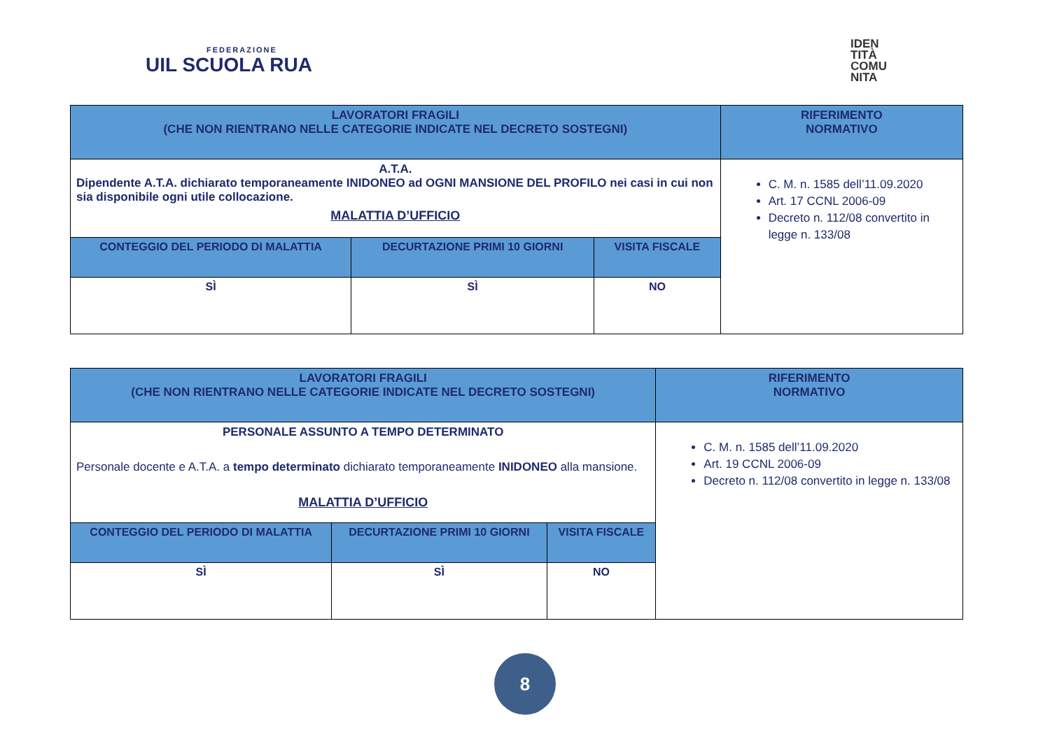FEDERAZIONE
UIL SCUOLA RUA
IDEN
TITÀ
COMU
NITA
| LAVORATORI FRAGILI (CHE NON RIENTRANO NELLE CATEGORIE INDICATE NEL DECRETO SOSTEGNI) | | | RIFERIMENTO NORMATIVO |
| --- | --- | --- | --- |
| A.T.A. Dipendente A.T.A. dichiarato temporaneamente INIDONEO ad OGNI MANSIONE DEL PROFILO nei casi in cui non sia disponibile ogni utile collocazione. MALATTIA D’UFFICIO | | | C. M. n. 1585 dell’11.09.2020 Art. 17 CCNL 2006-09 Decreto n. 112/08 convertito in legge n. 133/08 |
| CONTEGGIO DEL PERIODO DI MALATTIA | DECURTAZIONE PRIMI 10 GIORNI | VISITA FISCALE | |
| SÌ | SÌ | NO | |
| LAVORATORI FRAGILI (CHE NON RIENTRANO NELLE CATEGORIE INDICATE NEL DECRETO SOSTEGNI) | | | RIFERIMENTO NORMATIVO |
| --- | --- | --- | --- |
| PERSONALE ASSUNTO A TEMPO DETERMINATO Personale docente e A.T.A. a tempo determinato dichiarato temporaneamente INIDONEO alla mansione. MALATTIA D’UFFICIO | | | C. M. n. 1585 dell’11.09.2020 Art. 19 CCNL 2006-09 Decreto n. 112/08 convertito in legge n. 133/08 |
| CONTEGGIO DEL PERIODO DI MALATTIA | DECURTAZIONE PRIMI 10 GIORNI | VISITA FISCALE | |
| SÌ | SÌ | NO | |
8